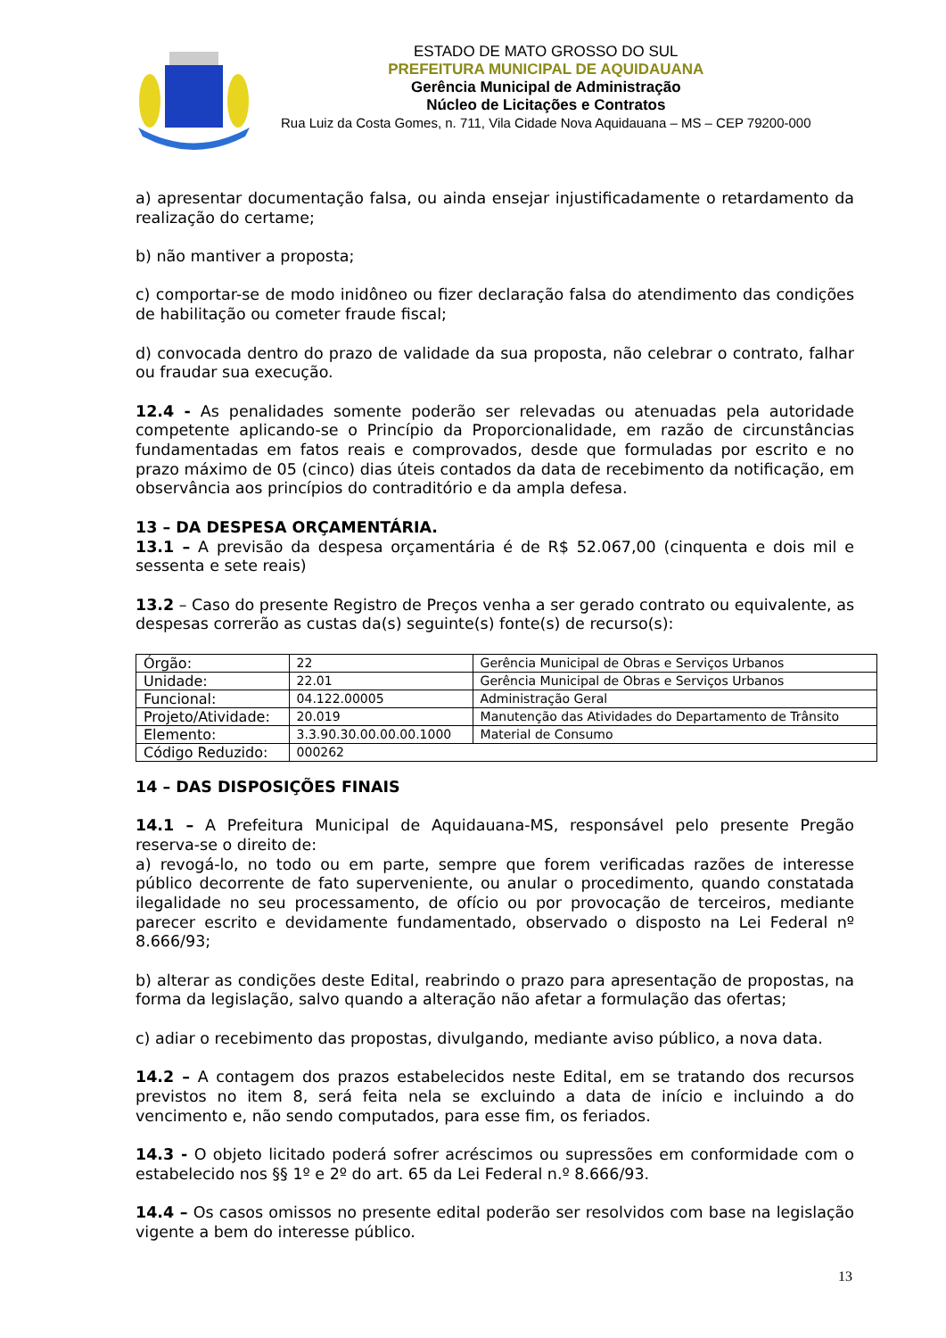ESTADO DE MATO GROSSO DO SUL
PREFEITURA MUNICIPAL DE AQUIDAUANA
Gerência Municipal de Administração
Núcleo de Licitações e Contratos
Rua Luiz da Costa Gomes, n. 711, Vila Cidade Nova Aquidauana – MS – CEP 79200-000
a) apresentar documentação falsa, ou ainda ensejar injustificadamente o retardamento da realização do certame;
b) não mantiver a proposta;
c) comportar-se de modo inidôneo ou fizer declaração falsa do atendimento das condições de habilitação ou cometer fraude fiscal;
d) convocada dentro do prazo de validade da sua proposta, não celebrar o contrato, falhar ou fraudar sua execução.
12.4 - As penalidades somente poderão ser relevadas ou atenuadas pela autoridade competente aplicando-se o Princípio da Proporcionalidade, em razão de circunstâncias fundamentadas em fatos reais e comprovados, desde que formuladas por escrito e no prazo máximo de 05 (cinco) dias úteis contados da data de recebimento da notificação, em observância aos princípios do contraditório e da ampla defesa.
13 – DA DESPESA ORÇAMENTÁRIA.
13.1 – A previsão da despesa orçamentária é de R$ 52.067,00 (cinquenta e dois mil e sessenta e sete reais)
13.2 – Caso do presente Registro de Preços venha a ser gerado contrato ou equivalente, as despesas correrão as custas da(s) seguinte(s) fonte(s) de recurso(s):
| Órgão: | 22 | Gerência Municipal de Obras e Serviços Urbanos |
| Unidade: | 22.01 | Gerência Municipal de Obras e Serviços Urbanos |
| Funcional: | 04.122.00005 | Administração Geral |
| Projeto/Atividade: | 20.019 | Manutenção das Atividades do Departamento de Trânsito |
| Elemento: | 3.3.90.30.00.00.00.1000 | Material de Consumo |
| Código Reduzido: | 000262 | |
14 – DAS DISPOSIÇÕES FINAIS
14.1 – A Prefeitura Municipal de Aquidauana-MS, responsável pelo presente Pregão reserva-se o direito de:
a) revogá-lo, no todo ou em parte, sempre que forem verificadas razões de interesse público decorrente de fato superveniente, ou anular o procedimento, quando constatada ilegalidade no seu processamento, de ofício ou por provocação de terceiros, mediante parecer escrito e devidamente fundamentado, observado o disposto na Lei Federal nº 8.666/93;
b) alterar as condições deste Edital, reabrindo o prazo para apresentação de propostas, na forma da legislação, salvo quando a alteração não afetar a formulação das ofertas;
c) adiar o recebimento das propostas, divulgando, mediante aviso público, a nova data.
14.2 – A contagem dos prazos estabelecidos neste Edital, em se tratando dos recursos previstos no item 8, será feita nela se excluindo a data de início e incluindo a do vencimento e, não sendo computados, para esse fim, os feriados.
14.3 - O objeto licitado poderá sofrer acréscimos ou supressões em conformidade com o estabelecido nos §§ 1º e 2º do art. 65 da Lei Federal n.º 8.666/93.
14.4 – Os casos omissos no presente edital poderão ser resolvidos com base na legislação vigente a bem do interesse público.
13